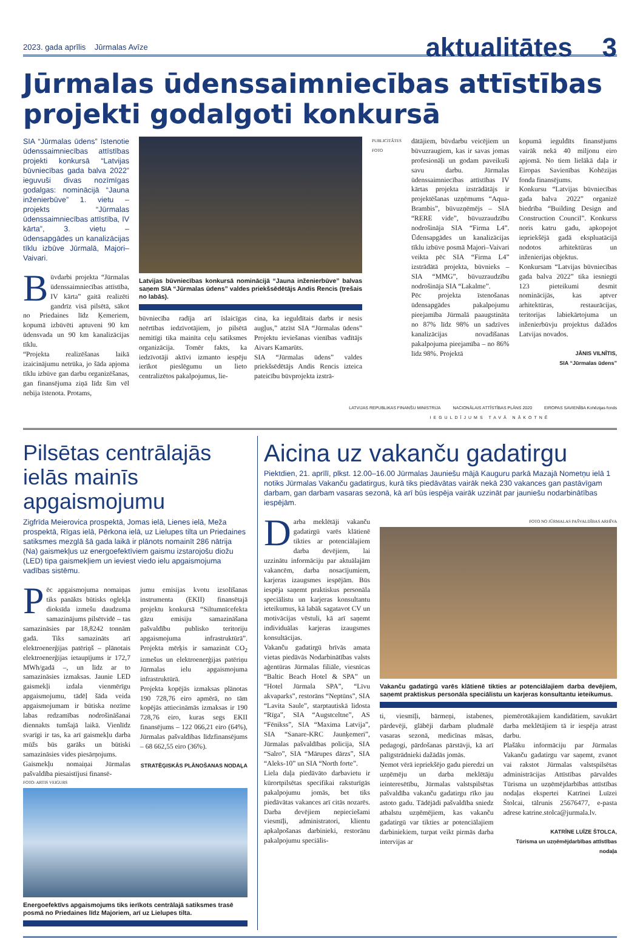2023. gada aprīlis Jūrmalas Avīze aktualitātes 3
Jūrmalas ūdenssaimniecības attīstības projekti godalgoti konkursā
SIA “Jūrmalas ūdens” īstenotie ūdenssaimniecības attīstības projekti konkursā “Latvijas būvniecības gada balva 2022” ieguvuši divas nozīmīgas godalgas: nominācijā “Jauna inženierbūve” 1. vietu – projekts “Jūrmalas ūdenssaimniecības attīstība, IV kārta”, 3. vietu – ūdensapgādes un kanalizācijas tīklu izbūve Jūrmalā, Majori–Vaivari.
Būvdarbi projekta “Jūrmalas ūdenssaimniecības attīstība, IV kārta” gaitā realizēti gandrīz visā pilsētā, sākot no Priedaines līdz Ķemeriem, kopumā izbūvēti aptuveni 90 km ūdensvada un 90 km kanalizācijas tīklu.
“Projekta realizēšanas laikā izaicinājumu netrūka, jo šāda apjoma tīklu izbūve gan darbu organizēšanas, gan finansējuma ziņā līdz šim vēl nebija īstenota. Protams,
Latvijas būvniecības konkursā nominācijā “Jauna inženierbūve” balvas saņem SIA “Jūrmalas ūdens” valdes priekšsēdētājs Andis Rencis (trešais no labās).
būvniecība radīja arī īslaicīgas neērtības iedzīvotājiem, jo pilsētā nemitīgi tika mainīta ceļu satiksmes organizācija. Tomēr fakts, ka iedzīvotāji aktīvi izmanto iespēju ierīkot pieslēgumu un lieto centralizētos pakalpojumus, lie-
cina, ka ieguldītais darbs ir nesis augļus,” atzīst SIA “Jūrmalas ūdens” Projektu ieviešanas vienības vadītājs Aivars Kamarūts.
SIA “Jūrmalas ūdens” valdes priekšsēdētājs Andis Rencis izteica pateicību būvprojekta izstrā-
PUBLICITĀTES FOTO
dātājiem, būvdarbu veicējiem un būvuzraugiem, kas ir savas jomas profesionāļi un godam paveikuši savu darbu. Jūrmalas ūdenssaimniecības attīstības IV kārtas projekta izstrādātājs ir projektēšanas uzņēmums “Aqua-Brambis”, būvuzņēmējs – SIA “RERE vide”, būvuzraudzību nodrošināja SIA “Firma L4”. Ūdensapgādes un kanalizācijas tīklu izbūve posmā Majori–Vaivari veikta pēc SIA “Firma L4” izstrādātā projekta, būvnieks – SIA “MMG”, būvuzraudzību nodrošināja SIA “Lakalme”.
Pēc projekta īstenošanas ūdensapgādes pakalpojumu pieejamība Jūrmalā paaugstināta no 87% līdz 98% un sadzīves kanalizācijas novadīšanas pakalpojuma pieejamība – no 86% līdz 98%. Projektā
kopumā ieguldīts finansējums vairāk nekā 40 miljonu eiro apjomā. No tiem lielākā daļa ir Eiropas Savienības Kohēzijas fonda finansējums.
Konkursu “Latvijas būvniecības gada balva 2022” organizē biedrība “Building Design and Construction Council”. Konkurss noris katru gadu, apkopojot iepriekšējā gadā ekspluatācijā nodotos arhitektūras un inženierijas objektus.
Konkursam “Latvijas būvniecības gada balva 2022” tika iesniegti 123 pieteikumi desmit nominācijās, kas aptver arhitektūras, restaurācijas, teritorijas labiekārtojuma un inženierbūvju projektus dažādos Latvijas novados.
JĀNIS VILNĪTIS,
SIA “Jūrmalas ūdens”
LATVIJAS REPUBLIKAS FINANŠU MINISTRIJA NACIONĀLAIS ATTĪSTĪBAS PLĀNS 2020 EIROPAS SAVIENĪBA Kohēzijas fonds
IEGULDĪJUMS TAVĀ NĀKOTNĒ
Pilsētas centrālajās ielās mainīs apgaismojumu
Zigfrīda Meierovica prospektā, Jomas ielā, Lienes ielā, Meža prospektā, Rīgas ielā, Pērkona ielā, uz Lielupes tilta un Priedaines satiksmes mezglā šā gada laikā ir plānots nomainīt 286 nātrija (Na) gaismekļus uz energoefektīviem gaismu izstarojošu diožu (LED) tipa gaismekļiem un ieviest viedo ielu apgaismojuma vadības sistēmu.
Pēc apgaismojuma nomaiņas tiks panākts būtisks oglekļa dioksīda izmešu daudzuma samazinājums pilsētvidē – tas samazināsies par 18,8242 tonnām gadā. Tiks samazināts arī elektroenerģijas patēriņš – plānotais elektroenerģijas ietaupījums ir 172,7 MWh/gadā –, un līdz ar to samazināsies izmaksas. Jaunie LED gaismekļi izdala vienmērīgu apgaismojumu, tādēļ šāda veida apgaismojumam ir būtiska nozīme labas redzamības nodrošināšanai diennakts tumšajā laikā. Vienlīdz svarīgi ir tas, ka arī gaismekļu darba mūžs būs garāks un būtiski samazināsies vides piesārņojums.
Gaismekļu nomaiņai Jūrmalas pašvaldība piesaistījusi finansē-
jumu emisijas kvotu izsolīšanas instrumenta (EKII) finansētajā projektu konkursā “Siltumnīcefekta gāzu emisiju samazināšana pašvaldību publisko teritoriju apgaismojuma infrastruktūrā”. Projekta mērķis ir samazināt CO<sub>2</sub> izmešus un elektroenerģijas patēriņu Jūrmalas ielu apgaismojuma infrastruktūrā.
Projekta kopējās izmaksas plānotas 190 728,76 eiro apmērā, no tām kopējās attiecināmās izmaksas ir 190 728,76 eiro, kuras segs EKII finansējums – 122 066,21 eiro (64%), Jūrmalas pašvaldības līdzfinansējums – 68 662,55 eiro (36%).
STRATĒĢISKĀS PLĀNOŠANAS NODAĻA
FOTO: ARTIS VEIGURS
Energoefektīvs apgaismojums tiks ierīkots centrālajā satiksmes trasē posmā no Priedaines līdz Majoriem, arī uz Lielupes tilta.
Aicina uz vakanču gadatirgu
Piektdien, 21. aprīlī, plkst. 12.00–16.00 Jūrmalas Jauniešu mājā Kauguru parkā Mazajā Nometņu ielā 1 notiks Jūrmalas Vakanču gadatirgus, kurā tiks piedāvātas vairāk nekā 230 vakances gan pastāvīgam darbam, gan darbam vasaras sezonā, kā arī būs iespēja vairāk uzzināt par jauniešu nodarbinātības iespējām.
Darba meklētāji vakanču gadatirgū varēs klātienē tikties ar potenciālajiem darba devējiem, lai uzzinātu informāciju par aktuālajām vakancēm, darba nosacījumiem, karjeras izaugsmes iespējām. Būs iespēja saņemt praktiskus personāla speciālistu un karjeras konsultantu ieteikumus, kā labāk sagatavot CV un motivācijas vēstuli, kā arī saņemt individuālas karjeras izaugsmes konsultācijas.
Vakanču gadatirgū brīvās amata vietas piedāvās Nodarbinātības valsts aģentūras Jūrmalas filiāle, viesnīcas “Baltic Beach Hotel & SPA” un “Hotel Jūrmala SPA”, “Līvu akvaparks”, restorāns “Neptūns”, SIA “Lavita Saule”, starptautiskā lidosta “Rīga”, SIA “Augstceltne”, AS “Fēnikss”, SIA “Maxima Latvija”, SIA “Sanare-KRC Jaunķemeri”, Jūrmalas pašvaldības policija, SIA “Salro”, SIA “Mārupes dārzs”, SIA “Aleks-10” un SIA “North forte”.
Liela daļa piedāvāto darbavietu ir kūrortpilsētas specifikai raksturīgās pakalpojumu jomās, bet tiks piedāvātas vakances arī citās nozarēs. Darba devējiem nepieciešami viesmīļi, administratori, klientu apkalpošanas darbinieki, restorānu pakalpojumu speciālis-
FOTO NO JŪRMALAS PAŠVALDĪBAS ARHĪVA
Vakanču gadatirgū varēs klātienē tikties ar potenciālajiem darba devējiem, saņemt praktiskus personāla speciālistu un karjeras konsultantu ieteikumus.
ti, viesmīļi, bārmeņi, istabenes, pārdevēji, glābēji darbam pludmalē vasaras sezonā, medicīnas māsas, pedagogi, pārdošanas pārstāvji, kā arī palīgstrādnieki dažādās jomās.
Ņemot vērā iepriekšējo gadu pieredzi un uzņēmēju un darba meklētāju ieinteresētību, Jūrmalas valstspilsētas pašvaldība vakanču gadatirgu rīko jau astoto gadu. Tādējādi pašvaldība sniedz atbalstu uzņēmējiem, kas vakanču gadatirgū var tikties ar potenciālajiem darbiniekiem, turpat veikt pirmās darba intervijas ar
piemērotākajiem kandidātiem, savukārt darba meklētājiem tā ir iespēja atrast darbu.
Plašāku informāciju par Jūrmalas Vakanču gadatirgu var saņemt, zvanot vai rakstot Jūrmalas valstspilsētas administrācijas Attīstības pārvaldes Tūrisma un uzņēmējdarbības attīstības nodaļas ekspertei Katrīnei Luīzei Štolcai, tālrunis 25676477, e-pasta adrese katrine.stolca@jurmala.lv.
KATRĪNE LUĪZE ŠTOLCA,
Tūrisma un uzņēmējdarbības attīstības nodaļa